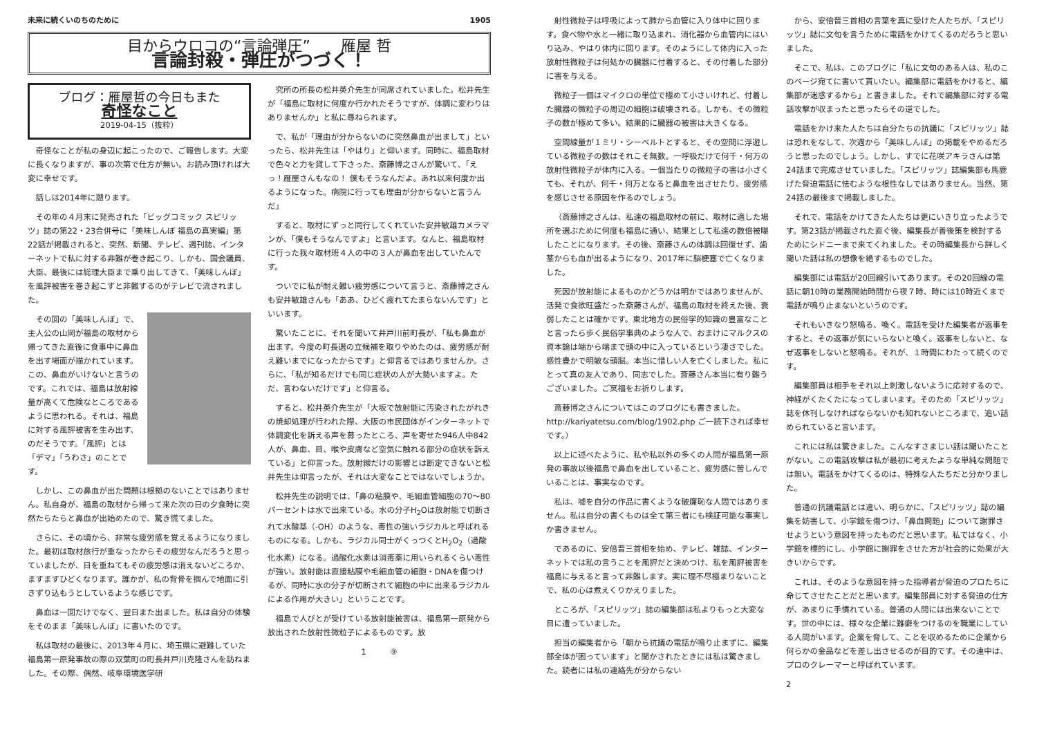未来に続くいのちのために 1905
目からウロコの“言論弾圧”　　雁屋 哲
言論封殺・弾圧がつづく！
ブログ：雁屋哲の今日もまた
奇怪なこと
2019-04-15（抜粋）
奇怪なことが私の身辺に起こったので、ご報告します。大変に長くなりますが、事の次第で仕方が無い。お読み頂ければ大変に幸せです。
話しは2014年に遡ります。
その年の４月末に発売された「ビッグコミック スピリッツ」誌の第22・23合併号に「美味しんぼ 福島の真実編」第22話が掲載されると、突然、新聞、テレビ、週刊誌、インターネットで私に対する非難が巻き起こり、しかも、国会議員、大臣、最後には総理大臣まで乗り出してきて、「美味しんぼ」を風評被害を巻き起こすと非難するのがテレビで流されました。
その回の「美味しんぼ」で、主人公の山岡が福島の取材から帰ってきた直後に食事中に鼻血を出す場面が描かれています。この、鼻血がいけないと言うのです。これでは、福島は放射線量が高くて危険なところであるように思われる。それは、福島に対する風評被害を生み出す、のだそうです。「風評」とは「デマ」「うわさ」のことです。
しかし、この鼻血が出た問題は根拠のないことではありません。私自身が、福島の取材から帰って来た次の日の夕食時に突然たらたらと鼻血が出始めたので、驚き慌てました。
さらに、その頃から、非常な疲労感を覚えるようになりました。最初は取材旅行が重なったからその疲労なんだろうと思っていましたが、日を重ねてもその疲労感は消えないどころか、ますますひどくなります。誰かが、私の背骨を掴んで地面に引きずり込もうとしているような感じです。
鼻血は一回だけでなく、翌日また出ました。私は自分の体験をそのまま「美味しんぼ」に書いたのです。
私は取材の最後に、2013年４月に、埼玉県に避難していた福島第一原発事故の際の双葉町の町長井戸川克隆さんを訪ねました。その際、偶然、岐阜環境医学研
究所の所長の松井英介先生が同席されていました。松井先生が「福島に取材に何度か行かれたそうですが、体調に変わりはありませんか」と私に尋ねられます。
で、私が「理由が分からないのに突然鼻血が出まして」といったら、松井先生は「やはり」と仰います。同時に、福島取材で色々と力を貸して下さった、斎藤博之さんが驚いて、「えっ！雁屋さんもなの！ 僕もそうなんだよ。あれ以来何度か出るようになった。病院に行っても理由が分からないと言うんだ」
すると、取材にずっと同行してくれていた安井敏雄カメラマンが、「僕もそうなんですよ」と言います。なんと、福島取材に行った我々取材班４人の中の３人が鼻血を出していたんです。
ついでに私が耐え難い疲労感について言うと、斎藤博之さんも安井敏雄さんも「ああ、ひどく疲れてたまらないんです」といいます。
驚いたことに、それを聞いて井戸川前町長が、「私も鼻血が出ます。今度の町長選の立候補を取りやめたのは、疲労感が耐え難いまでになったからです」と仰言るではありませんか。さらに、「私が知るだけでも同じ症状の人が大勢いますよ。ただ、言わないだけです」と仰言る。
すると、松井英介先生が「大坂で放射能に汚染されたがれきの焼却処理が行われた際、大阪の市民団体がインターネットで体調変化を訴える声を募ったところ、声を寄せた946人中842人が、鼻血、目、喉や皮膚など空気に触れる部分の症状を訴えている」と仰言った。放射線だけの影響とは断定できないと松井先生は仰言ったが、それは大変なことではないでしょうか。
松井先生の説明では、「鼻の粘膜や、毛細血管細胞の70～80パーセントは水で出来ている。水の分子H<sub>2</sub>Oは放射能で切断されて水酸基（-OH）のような、毒性の強いラジカルと呼ばれるものになる。しかも、ラジカル同士がくっつくとH<sub>2</sub>O<sub>2</sub>（過酸化水素）になる。過酸化水素は消毒薬に用いられるくらい毒性が強い。放射能は直接粘膜や毛細血管の細胞・DNAを傷つけるが、同時に水の分子が切断されて細胞の中に出来るラジカルによる作用が大きい」ということです。
福島で人びとが受けている放射能被害は、福島第一原発から放出された放射性微粒子によるものです。放
1　　　⑨
射性微粒子は呼吸によって肺から血管に入り体中に回ります。食べ物や水と一緒に取り込まれ、消化器から血管内にはいり込み、やはり体内に回ります。そのようにして体内に入った放射性微粒子は何処かの臓器に付着すると、その付着した部分に害を与える。
微粒子一個はマイクロの単位で極めて小さいけれど、付着した臓器の微粒子の周辺の細胞は破壊される。しかも、その微粒子の数が極めて多い。結果的に臓器の被害は大きくなる。
空間線量が１ミリ・シーベルトとすると、その空間に浮遊している微粒子の数はそれこそ無数。一呼吸だけで何千・何万の放射性微粒子が体内に入る。一個当たりの微粒子の害は小さくても、それが、何千・何万となると鼻血を出させたり、疲労感を感じさせる原因を作るのでしょう。
（斎藤博之さんは、私達の福島取材の前に、取材に適した場所を選ぶために何度も福島に通い、結果として私達の数倍被曝したことになります。その後、斎藤さんの体調は回復せず、歯茎からも血が出るようになり、2017年に脳梗塞で亡くなりました。
死因が放射能によるものかどうかは明かではありませんが、活発で食欲旺盛だった斎藤さんが、福島の取材を終えた後、衰弱したことは確かです。東北地方の民俗学的知識の豊富なことと言ったら歩く民俗学事典のような人で、おまけにマルクスの資本論は端から端まで頭の中に入っているという凄さでした。感性豊かで明敏な頭脳。本当に惜しい人を亡くしました。私にとって真の友人であり、同志でした。斎藤さん本当に有り難うございました。ご冥福をお祈りします。
斎藤博之さんについてはこのブログにも書きました。http://kariyatetsu.com/blog/1902.php ご一読下されば幸せです。）
以上に述べたように、私や私以外の多くの人間が福島第一原発の事故以後福島で鼻血を出していること、疲労感に苦しんでいることは、事実なのです。
私は、嘘を自分の作品に書くような破廉恥な人間ではありません。私は自分の書くものは全て第三者にも検証可能な事実しか書きません。
であるのに、安倍晋三首相を始め、テレビ、雑誌、インターネットでは私の言うことを風評だと決めつけ、私を風評被害を福島に与えると言って非難します。実に理不尽極まりないことで、私の心は煮えくりかえりました。
ところが、「スピリッツ」誌の編集部は私よりもっと大変な目に遭っていました。
担当の編集者から「朝から抗議の電話が鳴り止まずに、編集部全体が困っています」と聞かされたときには私は驚きました。読者には私の連絡先が分からない
から、安倍晋三首相の言葉を真に受けた人たちが、「スピリッツ」誌に文句を言うために電話をかけてくるのだろうと思いました。
そこで、私は、このブログに「私に文句のある人は、私のこのページ宛てに書いて貰いたい。編集部に電話をかけると、編集部が迷惑するから」と書きました。それで編集部に対する電話攻撃が収まったと思ったらその逆でした。
電話をかけ来た人たちは自分たちの抗議に「スピリッツ」誌は恐れをなして、次週から「美味しんぼ」の掲載をやめるだろうと思ったのでしょう。しかし、すでに花咲アキラさんは第24話まで完成させていました。「スピリッツ」誌編集部も馬鹿げた脅迫電話に怯むような根性なしではありません。当然、第24話の最後まで掲載しました。
それで、電話をかけてきた人たちは更にいきり立ったようです。第23話が掲載された直ぐ後、編集長が善後策を検討するためにシドニーまで来てくれました。その時編集長から詳しく聞いた話は私の想像を絶するものでした。
編集部には電話が20回線引いてあります。その20回線の電話に朝10時の業務開始時間から夜７時、時には10時近くまで電話が鳴り止まないというのです。
それもいきなり怒鳴る、喚く。電話を受けた編集者が返事をすると、その返事が気にいらないと喚く。返事をしないと、なぜ返事をしないと怒鳴る。それが、１時間にわたって続くのです。
編集部員は相手をそれ以上刺激しないように応対するので、神経がくたくたになってしまいます。そのため「スピリッツ」誌を休刊しなければならないかも知れないところまで、追い詰められていると言います。
これには私は驚きました。こんなすさまじい話は聞いたことがない。この電話攻撃は私が最初に考えたような単純な問題では無い。電話をかけてくるのは、特殊な人たちだと分かりました。
普通の抗議電話とは違い、明らかに、「スピリッツ」誌の編集を妨害して、小学館を傷つけ、「鼻血問題」について謝罪させようという意図を持ったものだと思います。私ではなく、小学館を標的にし、小学館に謝罪をさせた方が社会的に効果が大きいからです。
これは、そのような意図を持った指導者が脅迫のプロたちに命じてさせたことだと思います。編集部員に対する脅迫の仕方が、あまりに手慣れている。普通の人間には出来ないことです。世の中には、様々な企業に難癖をつけるのを職業にしている人間がいます。企業を脅して、ことを収めるために企業から何らかの金品などを差し出させるのが目的です。その連中は、プロのクレーマーと呼ばれています。
2